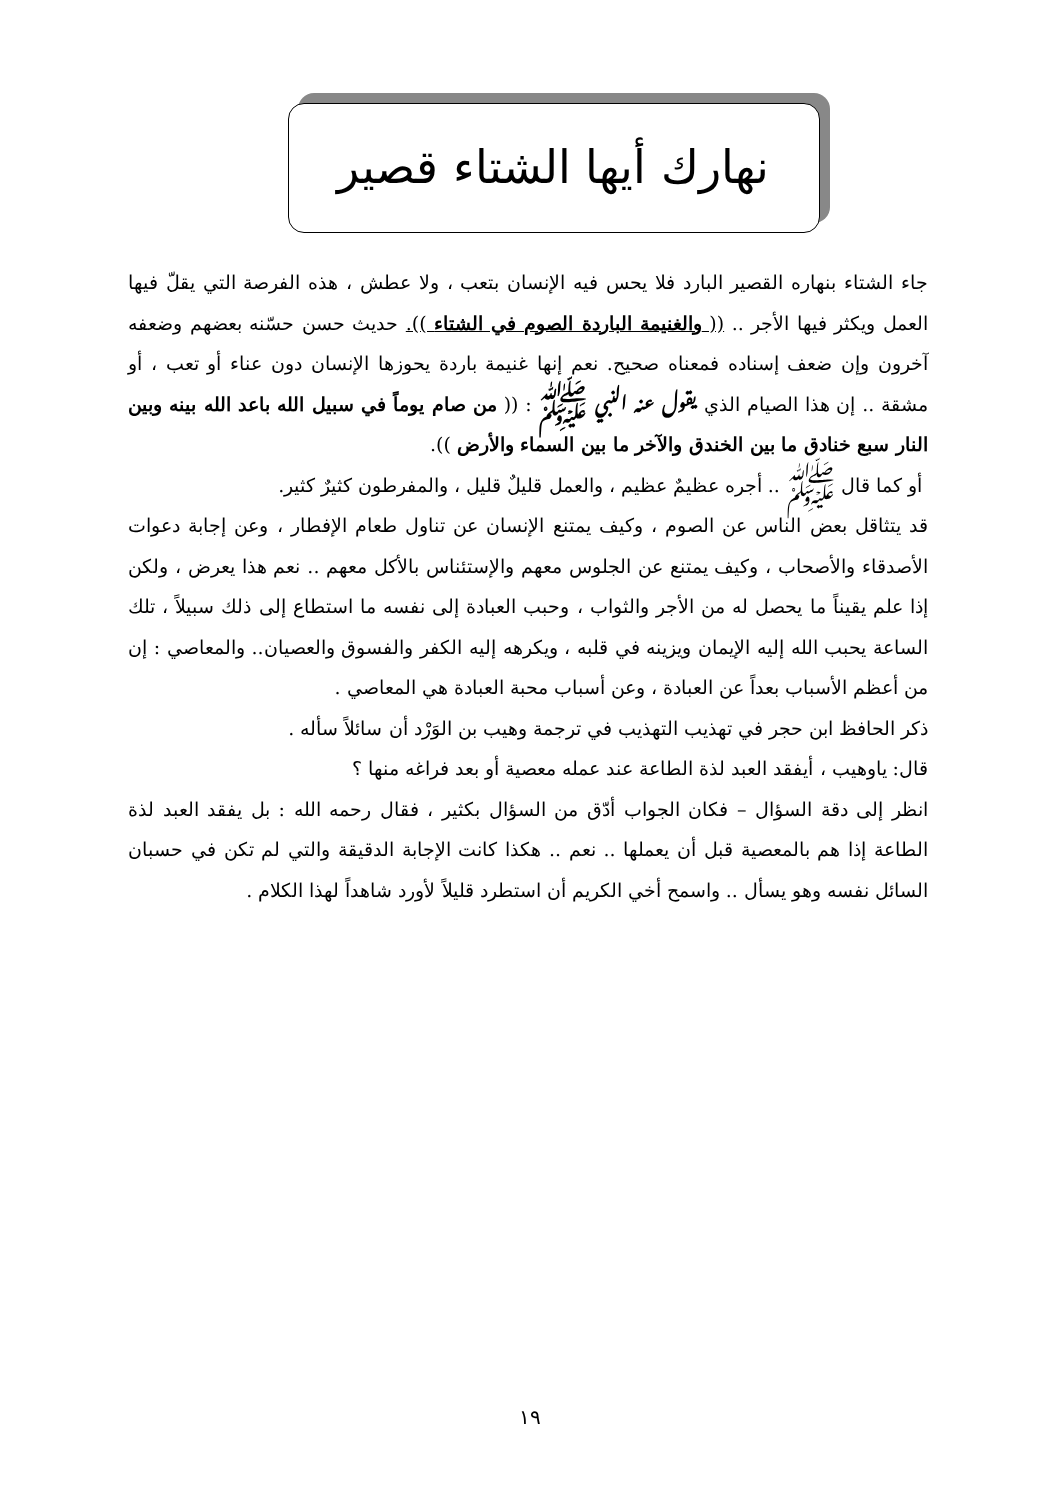نهارك أيها الشتاء قصير
جاء الشتاء بنهاره القصير البارد فلا يحس فيه الإنسان بتعب ، ولا عطش ، هذه الفرصة التي يقلّ فيها العمل ويكثر فيها الأجر .. (( والغنيمة الباردة الصوم في الشتاء )). حديث حسن حسّنه بعضهم وضعفه آخرون وإن ضعف إسناده فمعناه صحيح. نعم إنها غنيمة باردة يحوزها الإنسان دون عناء أو تعب ، أو مشقة .. إن هذا الصيام الذي يقول عنه النبي ﷺ : (( من صام يوماً في سبيل الله باعد الله بينه وبين النار سبع خنادق ما بين الخندق والآخر ما بين السماء والأرض )).
أو كما قال ﷺ .. أجره عظيمٌ عظيم ، والعمل قليلٌ قليل ، والمفرطون كثيرٌ كثير.
قد يتثاقل بعض الناس عن الصوم ، وكيف يمتنع الإنسان عن تناول طعام الإفطار ، وعن إجابة دعوات الأصدقاء والأصحاب ، وكيف يمتنع عن الجلوس معهم والإستئناس بالأكل معهم .. نعم هذا يعرض ، ولكن إذا علم يقيناً ما يحصل له من الأجر والثواب ، وحبب العبادة إلى نفسه ما استطاع إلى ذلك سبيلاً ، تلك الساعة يحبب الله إليه الإيمان ويزينه في قلبه ، ويكرهه إليه الكفر والفسوق والعصيان.. والمعاصي : إن من أعظم الأسباب بعداً عن العبادة ، وعن أسباب محبة العبادة هي المعاصي .
ذكر الحافظ ابن حجر في تهذيب التهذيب في ترجمة وهيب بن الوَرْد أن سائلاً سأله .
قال: ياوهيب ، أيفقد العبد لذة الطاعة عند عمله معصية أو بعد فراغه منها ؟
انظر إلى دقة السؤال – فكان الجواب أدّق من السؤال بكثير ، فقال رحمه الله : بل يفقد العبد لذة الطاعة إذا هم بالمعصية قبل أن يعملها .. نعم .. هكذا كانت الإجابة الدقيقة والتي لم تكن في حسبان السائل نفسه وهو يسأل .. واسمح أخي الكريم أن استطرد قليلاً لأورد شاهداً لهذا الكلام .
١٩